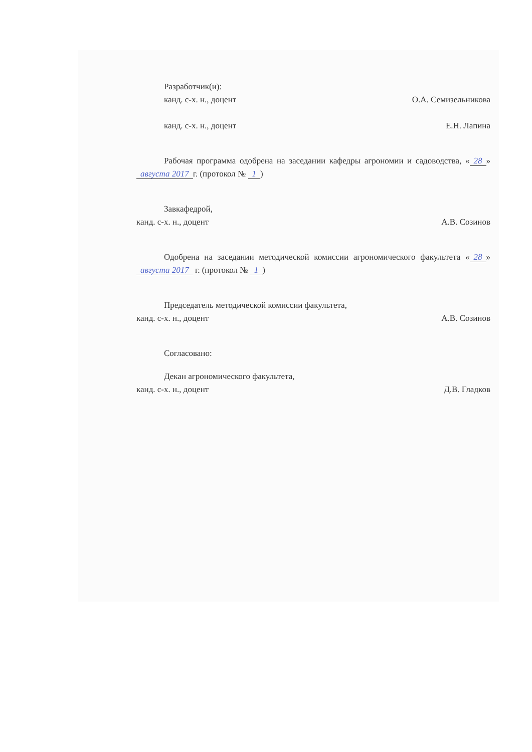Разработчик(и):
канд. с-х. н., доцент О.А. Семизельникова
канд. с-х. н., доцент Е.Н. Лапина
Рабочая программа одобрена на заседании кафедры агрономии и садоводства, « 28 » августа 2017 г. (протокол № 1)
Завкафедрой,
канд. с-х. н., доцент А.В. Созинов
Одобрена на заседании методической комиссии агрономического факультета « 28 » августа 2017 г. (протокол № 1)
Председатель методической комиссии факультета,
канд. с-х. н., доцент А.В. Созинов
Согласовано:
Декан агрономического факультета,
канд. с-х. н., доцент Д.В. Гладков